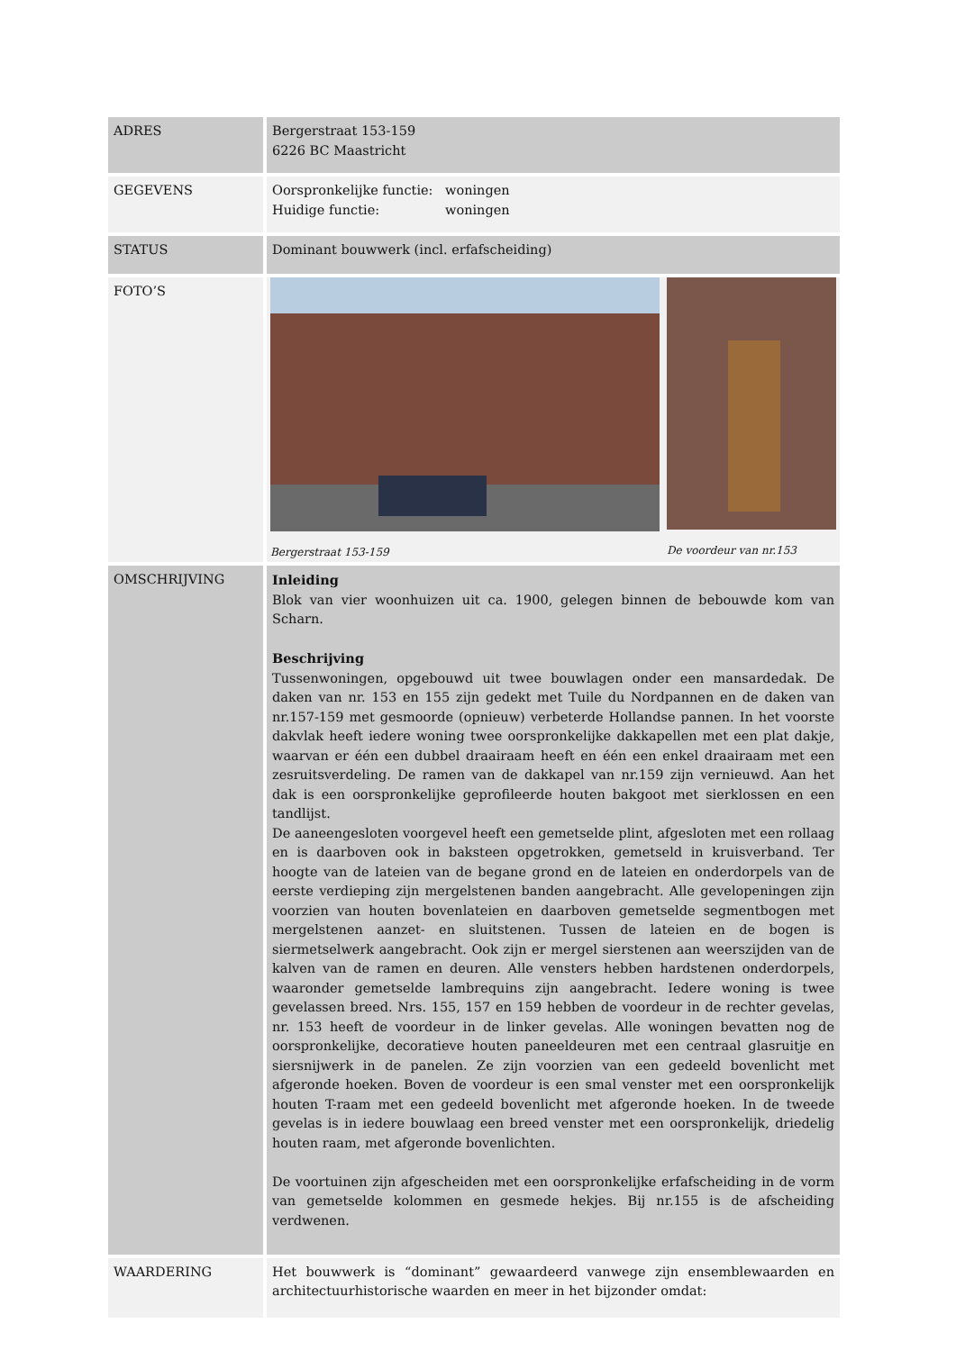| ADRES | Bergerstraat 153-159 6226 BC Maastricht |
| GEGEVENS | Oorspronkelijke functie: woningen Huidige functie: woningen |
| STATUS | Dominant bouwwerk (incl. erfafscheiding) |
| FOTO’S | Bergerstraat 153-159 De voordeur van nr.153 |
| OMSCHRIJVING | Inleiding Blok van vier woonhuizen uit ca. 1900, gelegen binnen de bebouwde kom van Scharn. Beschrijving Tussenwoningen, opgebouwd uit twee bouwlagen onder een mansardedak. De daken van nr. 153 en 155 zijn gedekt met Tuile du Nordpannen en de daken van nr.157-159 met gesmoorde (opnieuw) verbeterde Hollandse pannen. In het voorste dakvlak heeft iedere woning twee oorspronkelijke dakkapellen met een plat dakje, waarvan er één een dubbel draairaam heeft en één een enkel draairaam met een zesruitsverdeling. De ramen van de dakkapel van nr.159 zijn vernieuwd. Aan het dak is een oorspronkelijke geprofileerde houten bakgoot met sierklossen en een tandlijst. De aaneengesloten voorgevel heeft een gemetselde plint, afgesloten met een rollaag en is daarboven ook in baksteen opgetrokken, gemetseld in kruisverband. Ter hoogte van de lateien van de begane grond en de lateien en onderdorpels van de eerste verdieping zijn mergelstenen banden aangebracht. Alle gevelopeningen zijn voorzien van houten bovenlateien en daarboven gemetselde segmentbogen met mergelstenen aanzet- en sluitstenen. Tussen de lateien en de bogen is siermetselwerk aangebracht. Ook zijn er mergel sierstenen aan weerszijden van de kalven van de ramen en deuren. Alle vensters hebben hardstenen onderdorpels, waaronder gemetselde lambrequins zijn aangebracht. Iedere woning is twee gevelassen breed. Nrs. 155, 157 en 159 hebben de voordeur in de rechter gevelas, nr. 153 heeft de voordeur in de linker gevelas. Alle woningen bevatten nog de oorspronkelijke, decoratieve houten paneeldeuren met een centraal glasruitje en siersnijwerk in de panelen. Ze zijn voorzien van een gedeeld bovenlicht met afgeronde hoeken. Boven de voordeur is een smal venster met een oorspronkelijk houten T-raam met een gedeeld bovenlicht met afgeronde hoeken. In de tweede gevelas is in iedere bouwlaag een breed venster met een oorspronkelijk, driedelig houten raam, met afgeronde bovenlichten. De voortuinen zijn afgescheiden met een oorspronkelijke erfafscheiding in de vorm van gemetselde kolommen en gesmede hekjes. Bij nr.155 is de afscheiding verdwenen. |
| WAARDERING | Het bouwwerk is “dominant” gewaardeerd vanwege zijn ensemblewaarden en architectuurhistorische waarden en meer in het bijzonder omdat: |